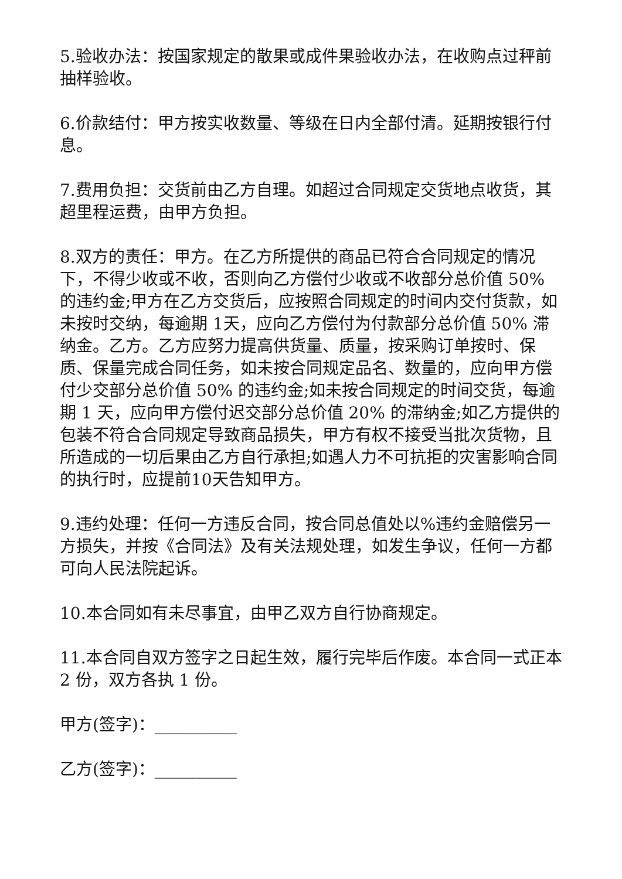5.验收办法：按国家规定的散果或成件果验收办法，在收购点过秤前抽样验收。
6.价款结付：甲方按实收数量、等级在日内全部付清。延期按银行付息。
7.费用负担：交货前由乙方自理。如超过合同规定交货地点收货，其超里程运费，由甲方负担。
8.双方的责任：甲方。在乙方所提供的商品已符合合同规定的情况下，不得少收或不收，否则向乙方偿付少收或不收部分总价值 50% 的违约金;甲方在乙方交货后，应按照合同规定的时间内交付货款，如未按时交纳，每逾期 1天，应向乙方偿付为付款部分总价值 50% 滞纳金。乙方。乙方应努力提高供货量、质量，按采购订单按时、保质、保量完成合同任务，如未按合同规定品名、数量的，应向甲方偿付少交部分总价值 50% 的违约金;如未按合同规定的时间交货，每逾期 1 天，应向甲方偿付迟交部分总价值 20% 的滞纳金;如乙方提供的包装不符合合同规定导致商品损失，甲方有权不接受当批次货物，且所造成的一切后果由乙方自行承担;如遇人力不可抗拒的灾害影响合同的执行时，应提前10天告知甲方。
9.违约处理：任何一方违反合同，按合同总值处以%违约金赔偿另一方损失，并按《合同法》及有关法规处理，如发生争议，任何一方都可向人民法院起诉。
10.本合同如有未尽事宜，由甲乙双方自行协商规定。
11.本合同自双方签字之日起生效，履行完毕后作废。本合同一式正本 2 份，双方各执 1 份。
甲方(签字)：__________
乙方(签字)：__________